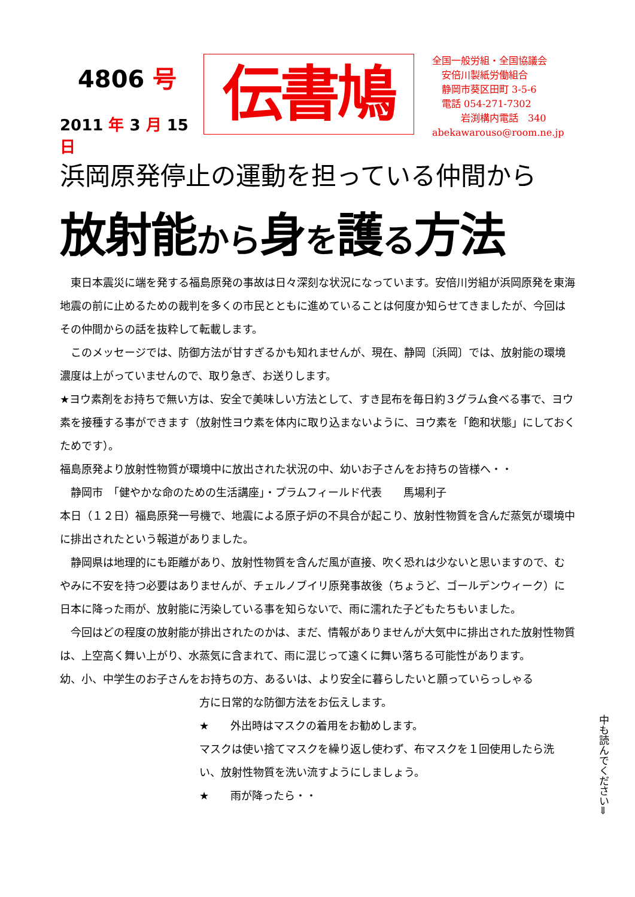4806 号
2011 年 3 月 15 日
伝書鳩
全国一般労組・全国協議会
　安倍川製紙労働組合
　静岡市葵区田町 3-5-6
　電話 054-271-7302
　　　岩渕構内電話　340
abekawarouso@room.ne.jp
浜岡原発停止の運動を担っている仲間から
放射能から身を護る方法
　東日本震災に端を発する福島原発の事故は日々深刻な状況になっています。安倍川労組が浜岡原発を東海地震の前に止めるための裁判を多くの市民とともに進めていることは何度か知らせてきましたが、今回はその仲間からの話を抜粋して転載します。
　このメッセージでは、防御方法が甘すぎるかも知れませんが、現在、静岡〔浜岡〕では、放射能の環境濃度は上がっていませんので、取り急ぎ、お送りします。
★ヨウ素剤をお持ちで無い方は、安全で美味しい方法として、すき昆布を毎日約３グラム食べる事で、ヨウ素を接種する事ができます（放射性ヨウ素を体内に取り込まないように、ヨウ素を「飽和状態」にしておくためです）。
福島原発より放射性物質が環境中に放出された状況の中、幼いお子さんをお持ちの皆様へ・・
　静岡市　「健やかな命のための生活講座」・プラムフィールド代表　　馬場利子
本日（１２日）福島原発一号機で、地震による原子炉の不具合が起こり、放射性物質を含んだ蒸気が環境中に排出されたという報道がありました。
　静岡県は地理的にも距離があり、放射性物質を含んだ風が直接、吹く恐れは少ないと思いますので、むやみに不安を持つ必要はありませんが、チェルノブイリ原発事故後（ちょうど、ゴールデンウィーク）に日本に降った雨が、放射能に汚染している事を知らないで、雨に濡れた子どもたちもいました。
　今回はどの程度の放射能が排出されたのかは、まだ、情報がありませんが大気中に排出された放射性物質は、上空高く舞い上がり、水蒸気に含まれて、雨に混じって遠くに舞い落ちる可能性があります。
幼、小、中学生のお子さんをお持ちの方、あるいは、より安全に暮らしたいと願っていらっしゃる
方に日常的な防御方法をお伝えします。
★　　外出時はマスクの着用をお勧めします。
マスクは使い捨てマスクを繰り返し使わず、布マスクを１回使用したら洗い、放射性物質を洗い流すようにしましょう。
★　　雨が降ったら・・
中も読んでください⇒